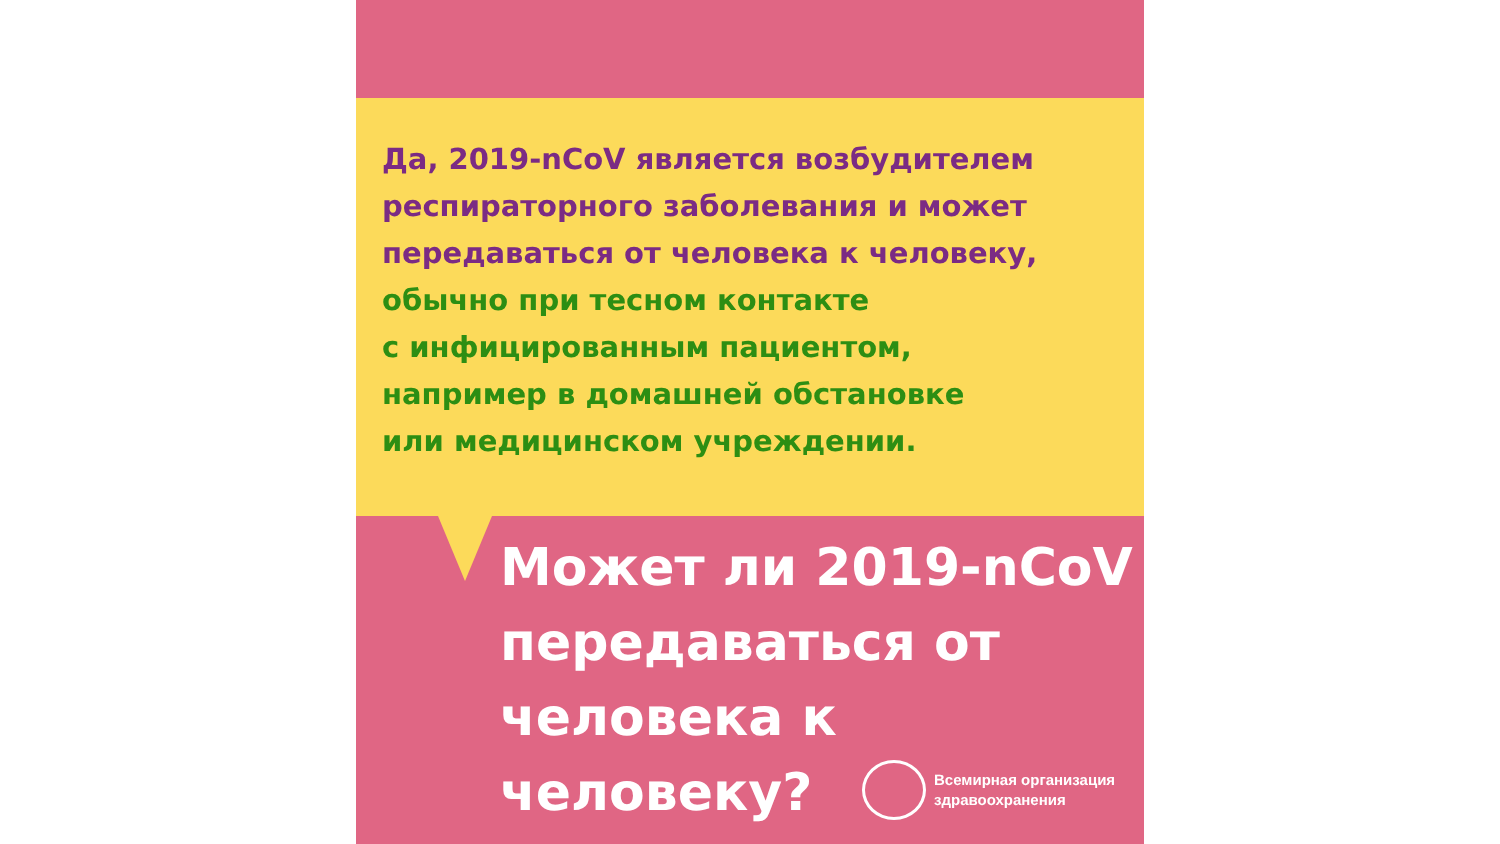Да, 2019-nCoV является возбудителем респираторного заболевания и может передаваться от человека к человеку,
обычно при тесном контакте
с инфицированным пациентом,
например в домашней обстановке
или медицинском учреждении.
Может ли 2019-nCoV передаваться от человека к человеку?
Всемирная организация
здравоохранения